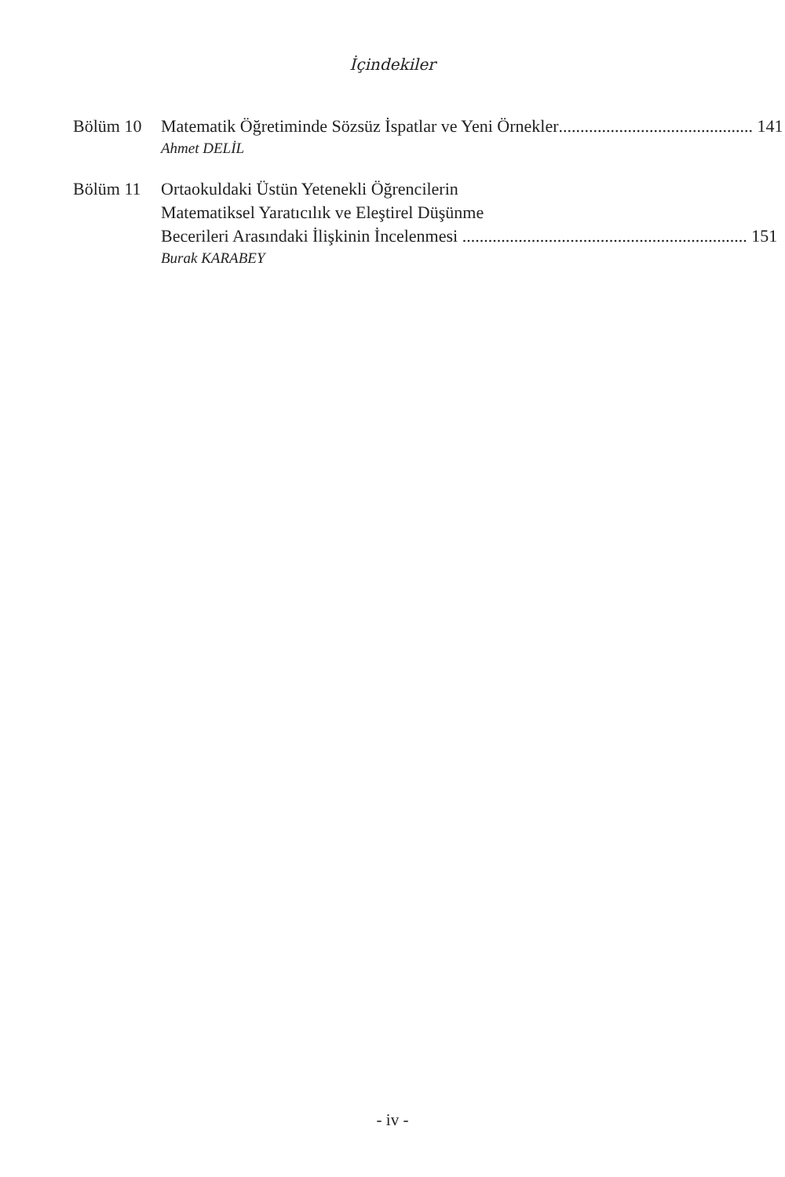İçindekiler
Bölüm 10 Matematik Öğretiminde Sözsüz İspatlar ve Yeni Örnekler............................................. 141
Ahmet DELİL
Bölüm 11 Ortaokuldaki Üstün Yetenekli Öğrencilerin
Matematiksel Yaratıcılık ve Eleştirel Düşünme
Becerileri Arasındaki İlişkinin İncelenmesi .................................................................. 151
Burak KARABEY
- iv -